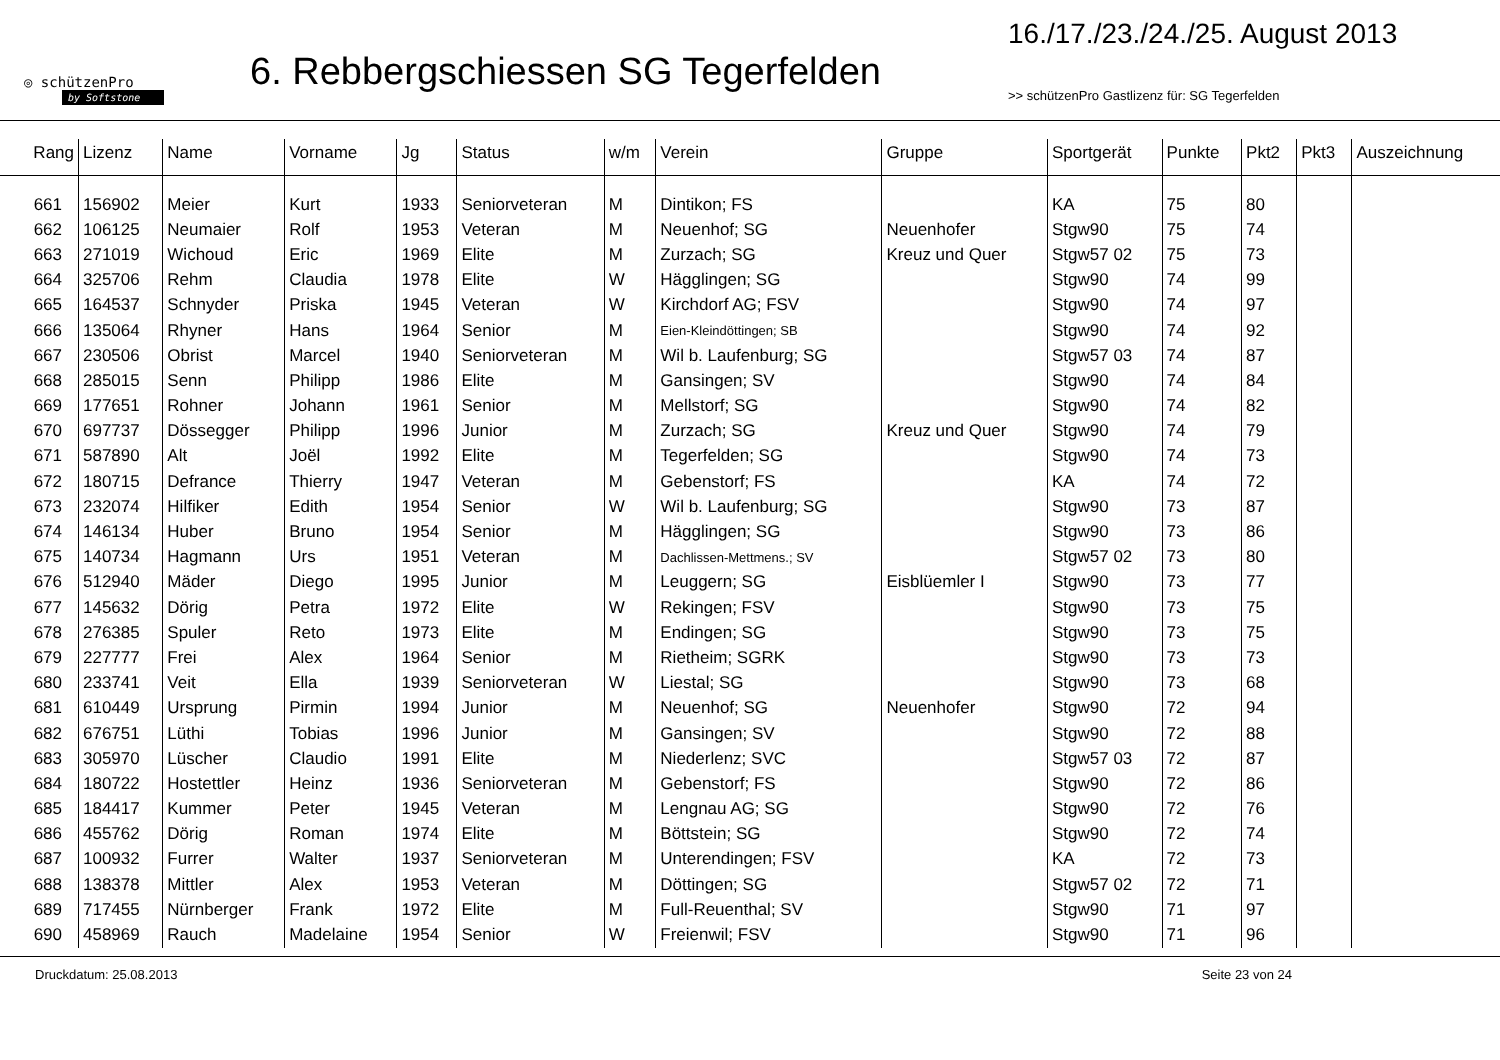◎ schützenPro
by Softstone
6. Rebbergschiessen SG Tegerfelden
16./17./23./24./25. August 2013
>> schützenPro Gastlizenz für: SG Tegerfelden
| Rang | Lizenz | Name | Vorname | Jg | Status | w/m | Verein | Gruppe | Sportgerät | Punkte | Pkt2 | Pkt3 | Auszeichnung |
| --- | --- | --- | --- | --- | --- | --- | --- | --- | --- | --- | --- | --- | --- |
| 661 | 156902 | Meier | Kurt | 1933 | Seniorveteran | M | Dintikon; FS | | KA | 75 | 80 | | |
| 662 | 106125 | Neumaier | Rolf | 1953 | Veteran | M | Neuenhof; SG | Neuenhofer | Stgw90 | 75 | 74 | | |
| 663 | 271019 | Wichoud | Eric | 1969 | Elite | M | Zurzach; SG | Kreuz und Quer | Stgw57 02 | 75 | 73 | | |
| 664 | 325706 | Rehm | Claudia | 1978 | Elite | W | Hägglingen; SG | | Stgw90 | 74 | 99 | | |
| 665 | 164537 | Schnyder | Priska | 1945 | Veteran | W | Kirchdorf AG; FSV | | Stgw90 | 74 | 97 | | |
| 666 | 135064 | Rhyner | Hans | 1964 | Senior | M | Eien-Kleindöttingen; SB | | Stgw90 | 74 | 92 | | |
| 667 | 230506 | Obrist | Marcel | 1940 | Seniorveteran | M | Wil b. Laufenburg; SG | | Stgw57 03 | 74 | 87 | | |
| 668 | 285015 | Senn | Philipp | 1986 | Elite | M | Gansingen; SV | | Stgw90 | 74 | 84 | | |
| 669 | 177651 | Rohner | Johann | 1961 | Senior | M | Mellstorf; SG | | Stgw90 | 74 | 82 | | |
| 670 | 697737 | Dössegger | Philipp | 1996 | Junior | M | Zurzach; SG | Kreuz und Quer | Stgw90 | 74 | 79 | | |
| 671 | 587890 | Alt | Joël | 1992 | Elite | M | Tegerfelden; SG | | Stgw90 | 74 | 73 | | |
| 672 | 180715 | Defrance | Thierry | 1947 | Veteran | M | Gebenstorf; FS | | KA | 74 | 72 | | |
| 673 | 232074 | Hilfiker | Edith | 1954 | Senior | W | Wil b. Laufenburg; SG | | Stgw90 | 73 | 87 | | |
| 674 | 146134 | Huber | Bruno | 1954 | Senior | M | Hägglingen; SG | | Stgw90 | 73 | 86 | | |
| 675 | 140734 | Hagmann | Urs | 1951 | Veteran | M | Dachlissen-Mettmens.; SV | | Stgw57 02 | 73 | 80 | | |
| 676 | 512940 | Mäder | Diego | 1995 | Junior | M | Leuggern; SG | Eisblüemler I | Stgw90 | 73 | 77 | | |
| 677 | 145632 | Dörig | Petra | 1972 | Elite | W | Rekingen; FSV | | Stgw90 | 73 | 75 | | |
| 678 | 276385 | Spuler | Reto | 1973 | Elite | M | Endingen; SG | | Stgw90 | 73 | 75 | | |
| 679 | 227777 | Frei | Alex | 1964 | Senior | M | Rietheim; SGRK | | Stgw90 | 73 | 73 | | |
| 680 | 233741 | Veit | Ella | 1939 | Seniorveteran | W | Liestal; SG | | Stgw90 | 73 | 68 | | |
| 681 | 610449 | Ursprung | Pirmin | 1994 | Junior | M | Neuenhof; SG | Neuenhofer | Stgw90 | 72 | 94 | | |
| 682 | 676751 | Lüthi | Tobias | 1996 | Junior | M | Gansingen; SV | | Stgw90 | 72 | 88 | | |
| 683 | 305970 | Lüscher | Claudio | 1991 | Elite | M | Niederlenz; SVC | | Stgw57 03 | 72 | 87 | | |
| 684 | 180722 | Hostettler | Heinz | 1936 | Seniorveteran | M | Gebenstorf; FS | | Stgw90 | 72 | 86 | | |
| 685 | 184417 | Kummer | Peter | 1945 | Veteran | M | Lengnau AG; SG | | Stgw90 | 72 | 76 | | |
| 686 | 455762 | Dörig | Roman | 1974 | Elite | M | Böttstein; SG | | Stgw90 | 72 | 74 | | |
| 687 | 100932 | Furrer | Walter | 1937 | Seniorveteran | M | Unterendingen; FSV | | KA | 72 | 73 | | |
| 688 | 138378 | Mittler | Alex | 1953 | Veteran | M | Döttingen; SG | | Stgw57 02 | 72 | 71 | | |
| 689 | 717455 | Nürnberger | Frank | 1972 | Elite | M | Full-Reuenthal; SV | | Stgw90 | 71 | 97 | | |
| 690 | 458969 | Rauch | Madelaine | 1954 | Senior | W | Freienwil; FSV | | Stgw90 | 71 | 96 | | |
Druckdatum: 25.08.2013 Seite 23 von 24